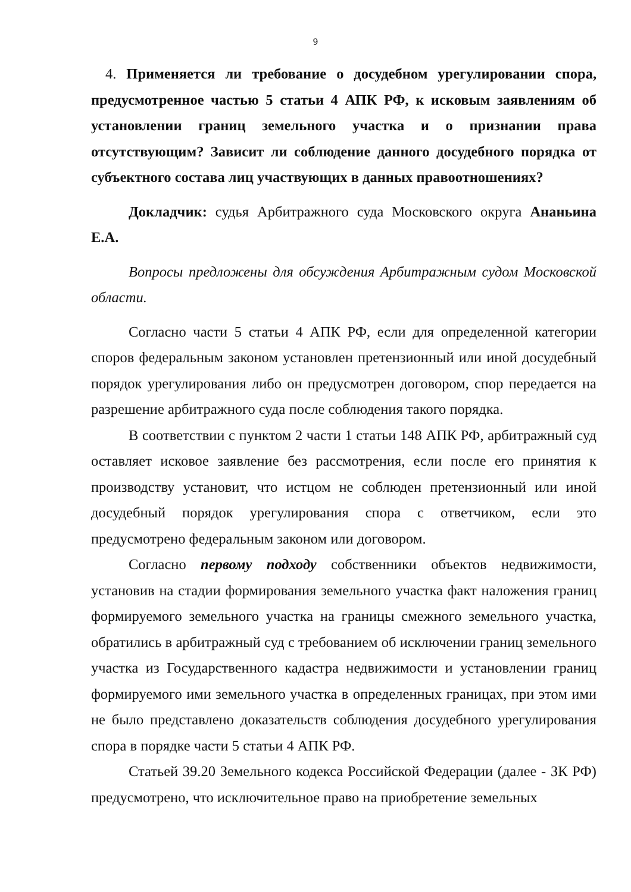9
4. Применяется ли требование о досудебном урегулировании спора, предусмотренное частью 5 статьи 4 АПК РФ, к исковым заявлениям об установлении границ земельного участка и о признании права отсутствующим? Зависит ли соблюдение данного досудебного порядка от субъектного состава лиц участвующих в данных правоотношениях?
Докладчик: судья Арбитражного суда Московского округа Ананьина Е.А.
Вопросы предложены для обсуждения Арбитражным судом Московской области.
Согласно части 5 статьи 4 АПК РФ, если для определенной категории споров федеральным законом установлен претензионный или иной досудебный порядок урегулирования либо он предусмотрен договором, спор передается на разрешение арбитражного суда после соблюдения такого порядка.
В соответствии с пунктом 2 части 1 статьи 148 АПК РФ, арбитражный суд оставляет исковое заявление без рассмотрения, если после его принятия к производству установит, что истцом не соблюден претензионный или иной досудебный порядок урегулирования спора с ответчиком, если это предусмотрено федеральным законом или договором.
Согласно первому подходу собственники объектов недвижимости, установив на стадии формирования земельного участка факт наложения границ формируемого земельного участка на границы смежного земельного участка, обратились в арбитражный суд с требованием об исключении границ земельного участка из Государственного кадастра недвижимости и установлении границ формируемого ими земельного участка в определенных границах, при этом ими не было представлено доказательств соблюдения досудебного урегулирования спора в порядке части 5 статьи 4 АПК РФ.
Статьей 39.20 Земельного кодекса Российской Федерации (далее - ЗК РФ) предусмотрено, что исключительное право на приобретение земельных